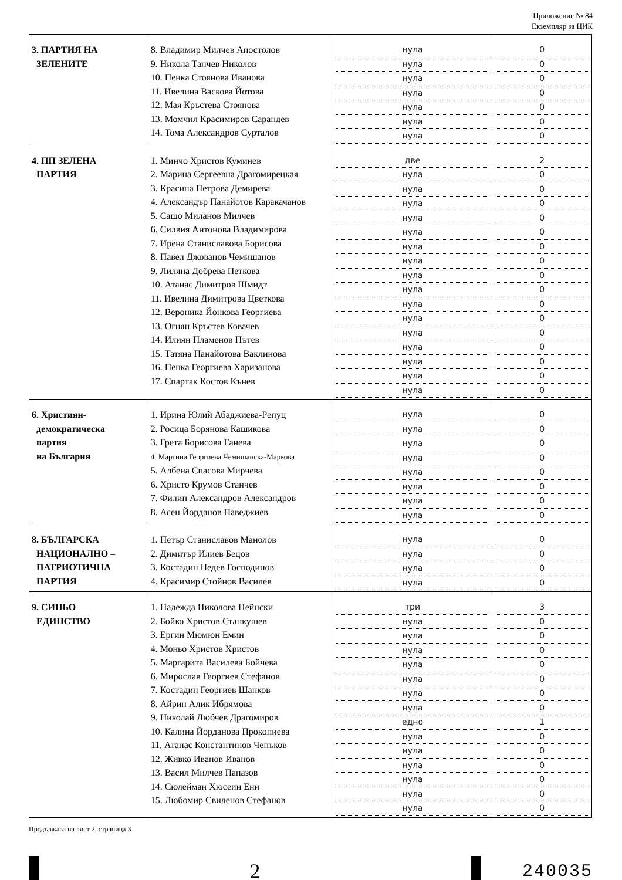Приложение № 84
Екземпляр за ЦИК
| 3. ПАРТИЯ НА ЗЕЛЕНИТЕ | 8. Владимир Милчев Апостолов 9. Никола Танчев Николов 10. Пенка Стоянова Иванова 11. Ивелина Васкова Йотова 12. Мая Кръстева Стоянова 13. Момчил Красимиров Сарандев 14. Тома Александров Сурталов | нула нула нула нула нула нула нула | 0 0 0 0 0 0 0 |
| 4. ПП ЗЕЛЕНА ПАРТИЯ | 1. Минчо Христов Куминев 2. Марина Сергеевна Драгомирецкая 3. Красина Петрова Демирева 4. Александър Панайотов Каракачанов 5. Сашо Миланов Милчев 6. Силвия Антонова Владимирова 7. Ирена Станиславова Борисова 8. Павел Джованов Чемишанов 9. Лиляна Добрева Петкова 10. Атанас Димитров Шмидт 11. Ивелина Димитрова Цветкова 12. Вероника Йонкова Георгиева 13. Огнян Кръстев Ковачев 14. Илиян Пламенов Пътев 15. Татяна Панайотова Ваклинова 16. Пенка Георгиева Харизанова 17. Спартак Костов Кънев | две нула нула нула нула нула нула нула нула нула нула нула нула нула нула нула нула | 2 0 0 0 0 0 0 0 0 0 0 0 0 0 0 0 0 |
| 6. Християн- демократическа партия на България | 1. Ирина Юлий Абаджиева-Репуц 2. Росица Борянова Кашикова 3. Грета Борисова Ганева 4. Мартина Георгиева Чемишанска-Маркова 5. Албена Спасова Мирчева 6. Христо Крумов Станчев 7. Филип Александров Александров 8. Асен Йорданов Паведжиев | нула нула нула нула нула нула нула нула | 0 0 0 0 0 0 0 0 |
| 8. БЪЛГАРСКА НАЦИОНАЛНО – ПАТРИОТИЧНА ПАРТИЯ | 1. Петър Станиславов Манолов 2. Димитър Илиев Бецов 3. Костадин Недев Господинов 4. Красимир Стойнов Василев | нула нула нула нула | 0 0 0 0 |
| 9. СИНЬО ЕДИНСТВО | 1. Надежда Николова Нейнски 2. Бойко Христов Станкушев 3. Ергин Мюмюн Емин 4. Моньо Христов Христов 5. Маргарита Василева Бойчева 6. Мирослав Георгиев Стефанов 7. Костадин Георгиев Шанков 8. Айрин Алик Ибрямова 9. Николай Любчев Драгомиров 10. Калина Йорданова Прокопиева 11. Атанас Константинов Чепъков 12. Живко Иванов Иванов 13. Васил Милчев Папазов 14. Сюлейман Хюсеин Ени 15. Любомир Свиленов Стефанов | три нула нула нула нула нула нула нула едно нула нула нула нула нула нула | 3 0 0 0 0 0 0 0 1 0 0 0 0 0 0 |
Продължава на лист 2, страница 3
2
240035